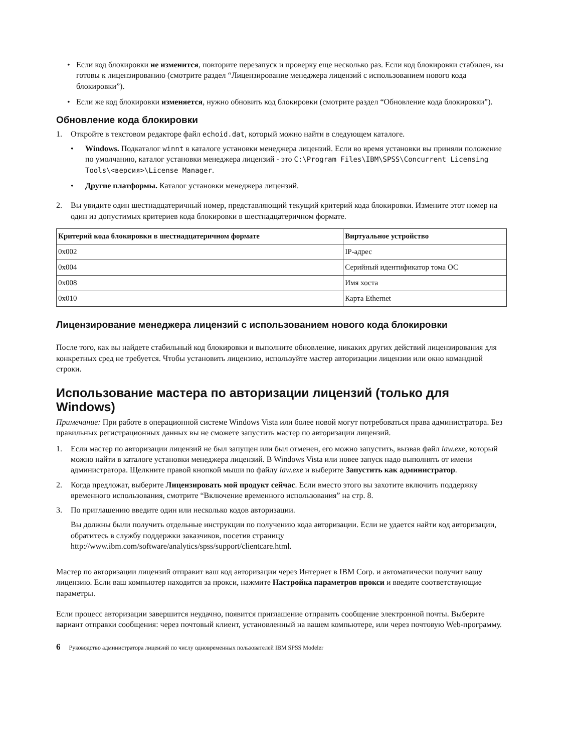• Если код блокировки не изменится, повторите перезапуск и проверку еще несколько раз. Если код блокировки стабилен, вы готовы к лицензированию (смотрите раздел “Лицензирование менеджера лицензий с использованием нового кода блокировки”).
• Если же код блокировки изменяется, нужно обновить код блокировки (смотрите раздел “Обновление кода блокировки”).
Обновление кода блокировки
1. Откройте в текстовом редакторе файл echoid.dat, который можно найти в следующем каталоге.
• Windows. Подкаталог winnt в каталоге установки менеджера лицензий. Если во время установки вы приняли положение по умолчанию, каталог установки менеджера лицензий - это C:\Program Files\IBM\SPSS\Concurrent Licensing Tools\<версия>\License Manager.
• Другие платформы. Каталог установки менеджера лицензий.
2. Вы увидите один шестнадцатеричный номер, представляющий текущий критерий кода блокировки. Измените этот номер на один из допустимых критериев кода блокировки в шестнадцатеричном формате.
| Критерий кода блокировки в шестнадцатеричном формате | Виртуальное устройство |
| --- | --- |
| 0x002 | IP-адрес |
| 0x004 | Серийный идентификатор тома ОС |
| 0x008 | Имя хоста |
| 0x010 | Карта Ethernet |
Лицензирование менеджера лицензий с использованием нового кода блокировки
После того, как вы найдете стабильный код блокировки и выполните обновление, никаких других действий лицензирования для конкретных сред не требуется. Чтобы установить лицензию, используйте мастер авторизации лицензии или окно командной строки.
Использование мастера по авторизации лицензий (только для Windows)
Примечание: При работе в операционной системе Windows Vista или более новой могут потребоваться права администратора. Без правильных регистрационных данных вы не сможете запустить мастер по авторизации лицензий.
1. Если мастер по авторизации лицензий не был запущен или был отменен, его можно запустить, вызвав файл law.exe, который можно найти в каталоге установки менеджера лицензий. В Windows Vista или новее запуск надо выполнять от имени администратора. Щелкните правой кнопкой мыши по файлу law.exe и выберите Запустить как администратор.
2. Когда предложат, выберите Лицензировать мой продукт сейчас. Если вместо этого вы захотите включить поддержку временного использования, смотрите “Включение временного использования” на стр. 8.
3. По приглашению введите один или несколько кодов авторизации.
Вы должны были получить отдельные инструкции по получению кода авторизации. Если не удается найти код авторизации, обратитесь в службу поддержки заказчиков, посетив страницу http://www.ibm.com/software/analytics/spss/support/clientcare.html.
Мастер по авторизации лицензий отправит ваш код авторизации через Интернет в IBM Corp. и автоматически получит вашу лицензию. Если ваш компьютер находится за прокси, нажмите Настройка параметров прокси и введите соответствующие параметры.
Если процесс авторизации завершится неудачно, появится приглашение отправить сообщение электронной почты. Выберите вариант отправки сообщения: через почтовый клиент, установленный на вашем компьютере, или через почтовую Web-программу.
6 Руководство администратора лицензий по числу одновременных пользователей IBM SPSS Modeler